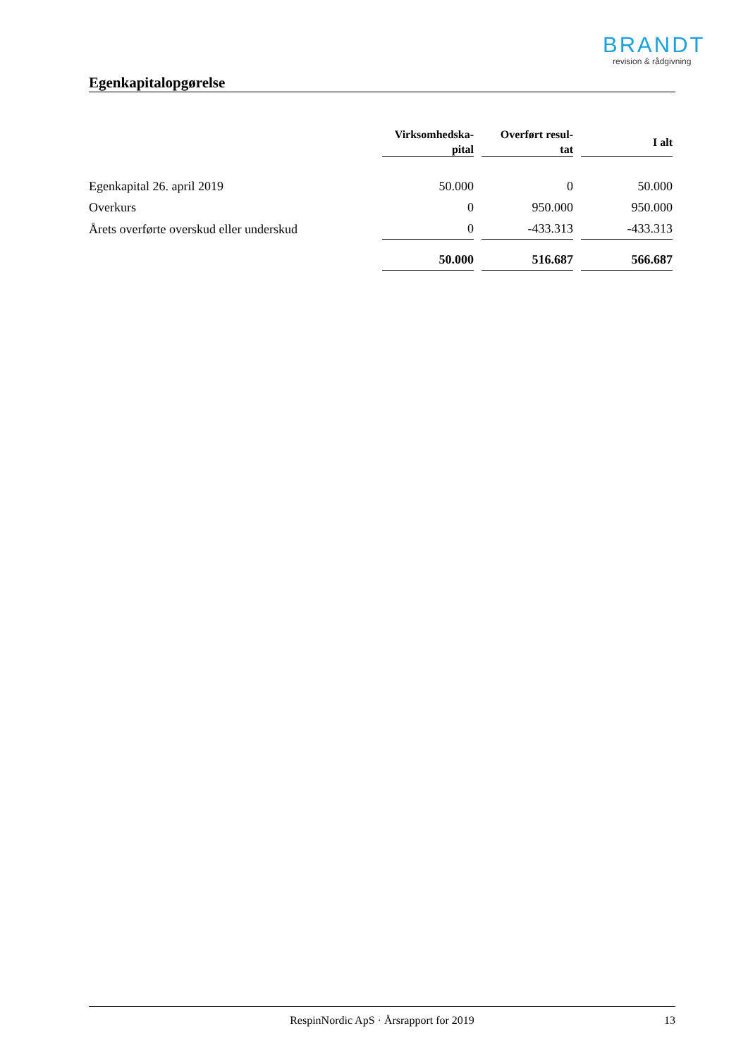BRANDT
revision & rådgivning
Egenkapitalopgørelse
| | Virksomhedska- pital | Overført resul- tat | I alt |
| --- | --- | --- | --- |
| Egenkapital 26. april 2019 | 50.000 | 0 | 50.000 |
| Overkurs | 0 | 950.000 | 950.000 |
| Årets overførte overskud eller underskud | 0 | -433.313 | -433.313 |
| | 50.000 | 516.687 | 566.687 |
RespinNordic ApS · Årsrapport for 2019 13